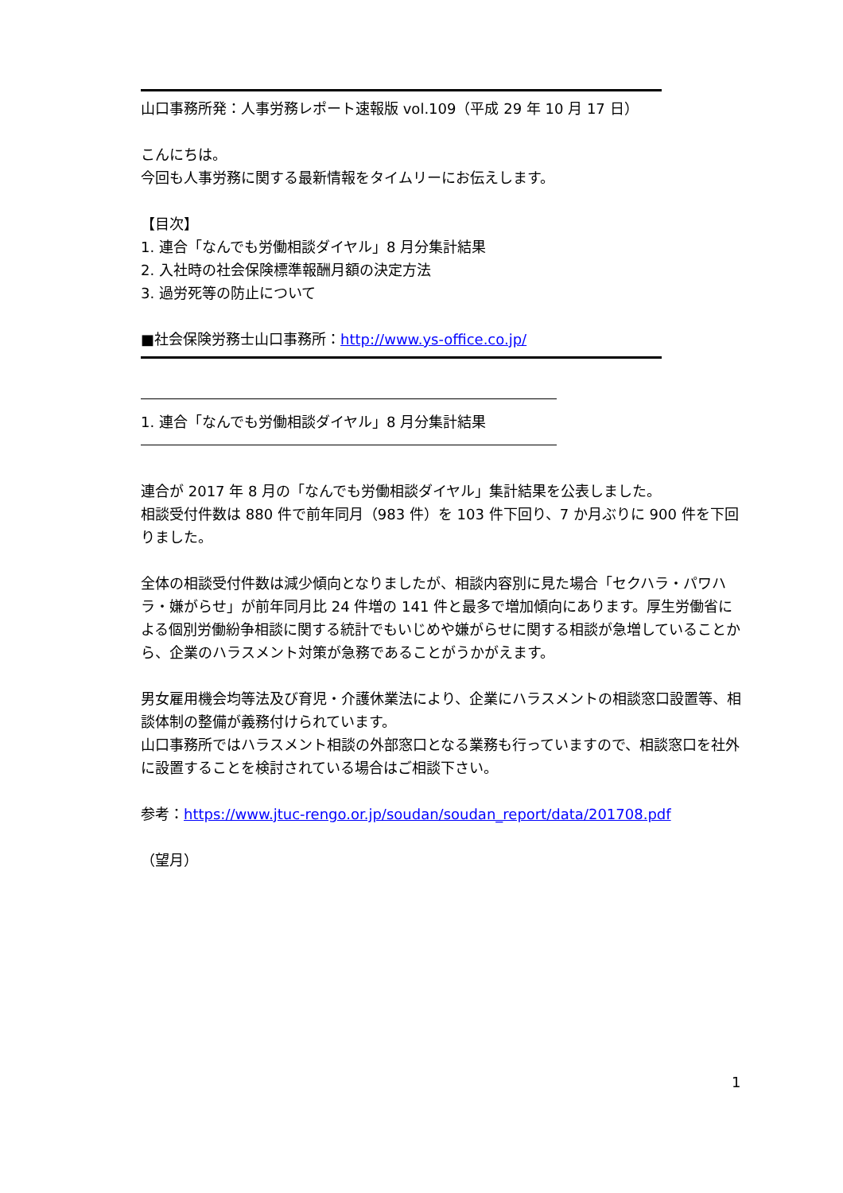山口事務所発：人事労務レポート速報版 vol.109（平成 29 年 10 月 17 日）
こんにちは。
今回も人事労務に関する最新情報をタイムリーにお伝えします。
【目次】
1. 連合「なんでも労働相談ダイヤル」8 月分集計結果
2. 入社時の社会保険標準報酬月額の決定方法
3. 過労死等の防止について
■社会保険労務士山口事務所：http://www.ys-office.co.jp/
1. 連合「なんでも労働相談ダイヤル」8 月分集計結果
連合が 2017 年 8 月の「なんでも労働相談ダイヤル」集計結果を公表しました。
相談受付件数は 880 件で前年同月（983 件）を 103 件下回り、7 か月ぶりに 900 件を下回りました。
全体の相談受付件数は減少傾向となりましたが、相談内容別に見た場合「セクハラ・パワハラ・嫌がらせ」が前年同月比 24 件増の 141 件と最多で増加傾向にあります。厚生労働省による個別労働紛争相談に関する統計でもいじめや嫌がらせに関する相談が急増していることから、企業のハラスメント対策が急務であることがうかがえます。
男女雇用機会均等法及び育児・介護休業法により、企業にハラスメントの相談窓口設置等、相談体制の整備が義務付けられています。
山口事務所ではハラスメント相談の外部窓口となる業務も行っていますので、相談窓口を社外に設置することを検討されている場合はご相談下さい。
参考：https://www.jtuc-rengo.or.jp/soudan/soudan_report/data/201708.pdf
（望月）
1